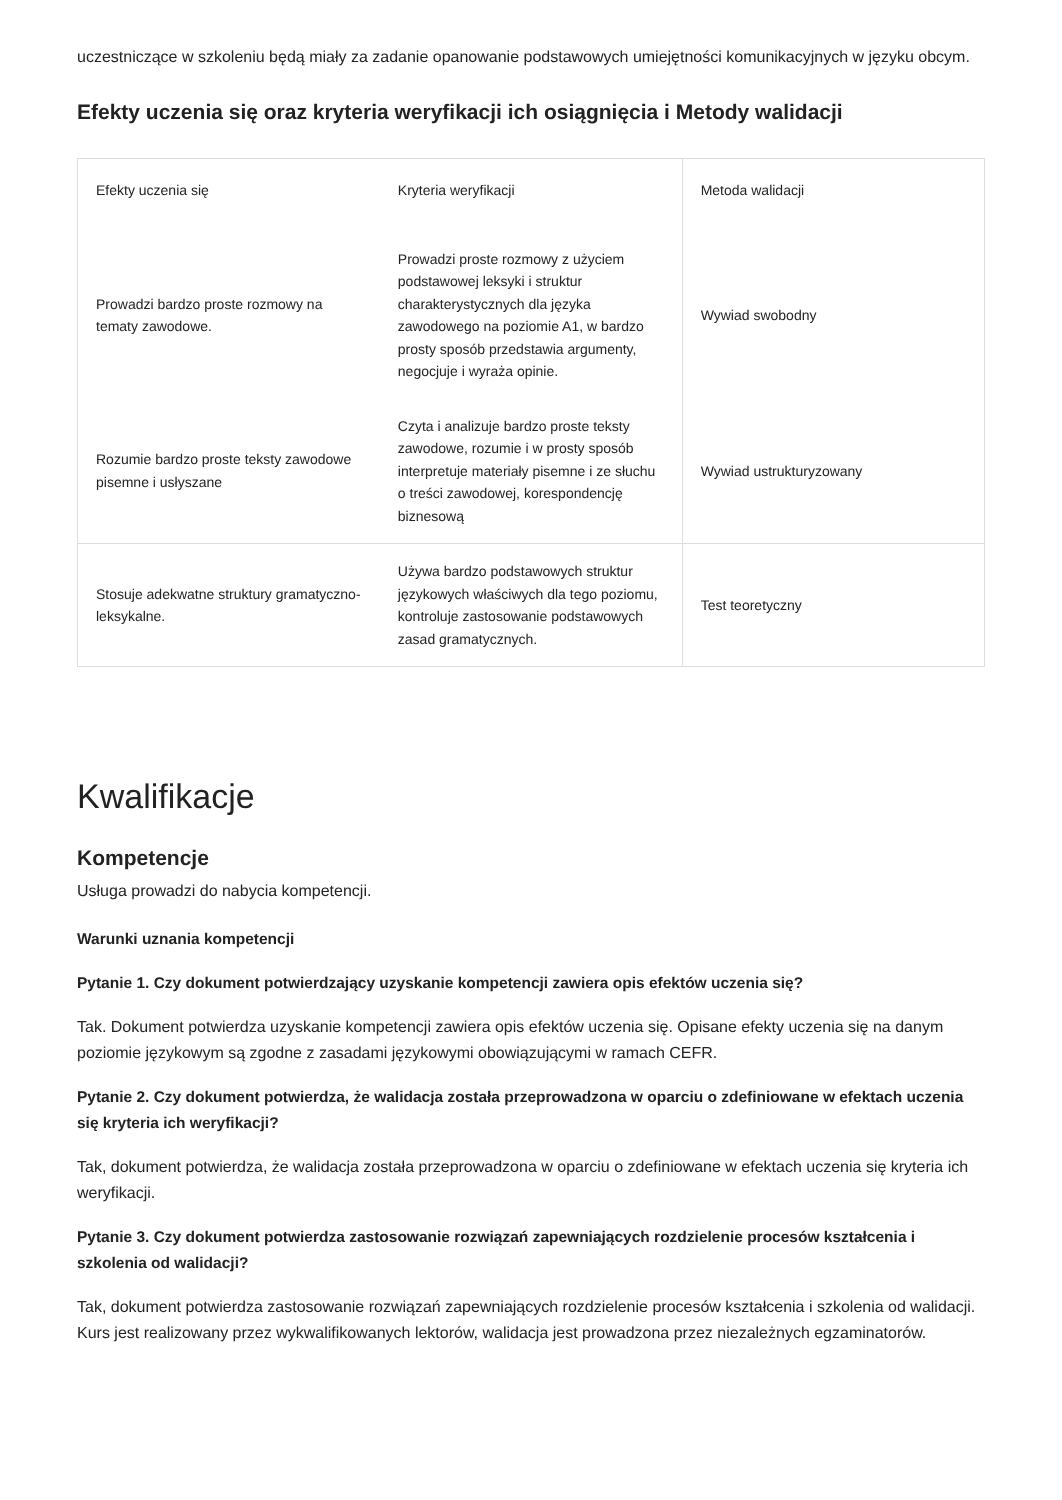uczestniczące w szkoleniu będą miały za zadanie opanowanie podstawowych umiejętności komunikacyjnych w języku obcym.
Efekty uczenia się oraz kryteria weryfikacji ich osiągnięcia i Metody walidacji
| Efekty uczenia się | Kryteria weryfikacji | Metoda walidacji |
| --- | --- | --- |
| Prowadzi bardzo proste rozmowy na tematy zawodowe. | Prowadzi proste rozmowy z użyciem podstawowej leksyki i struktur charakterystycznych dla języka zawodowego na poziomie A1, w bardzo prosty sposób przedstawia argumenty, negocjuje i wyraża opinie. | Wywiad swobodny |
| Rozumie bardzo proste teksty zawodowe pisemne i usłyszane | Czyta i analizuje bardzo proste teksty zawodowe, rozumie i w prosty sposób interpretuje materiały pisemne i ze słuchu o treści zawodowej, korespondencję biznesową | Wywiad ustrukturyzowany |
| Stosuje adekwatne struktury gramatyczno-leksykalne. | Używa bardzo podstawowych struktur językowych właściwych dla tego poziomu, kontroluje zastosowanie podstawowych zasad gramatycznych. | Test teoretyczny |
Kwalifikacje
Kompetencje
Usługa prowadzi do nabycia kompetencji.
Warunki uznania kompetencji
Pytanie 1. Czy dokument potwierdzający uzyskanie kompetencji zawiera opis efektów uczenia się?
Tak. Dokument potwierdza uzyskanie kompetencji zawiera opis efektów uczenia się. Opisane efekty uczenia się na danym poziomie językowym są zgodne z zasadami językowymi obowiązującymi w ramach CEFR.
Pytanie 2. Czy dokument potwierdza, że walidacja została przeprowadzona w oparciu o zdefiniowane w efektach uczenia się kryteria ich weryfikacji?
Tak, dokument potwierdza, że walidacja została przeprowadzona w oparciu o zdefiniowane w efektach uczenia się kryteria ich weryfikacji.
Pytanie 3. Czy dokument potwierdza zastosowanie rozwiązań zapewniających rozdzielenie procesów kształcenia i szkolenia od walidacji?
Tak, dokument potwierdza zastosowanie rozwiązań zapewniających rozdzielenie procesów kształcenia i szkolenia od walidacji. Kurs jest realizowany przez wykwalifikowanych lektorów, walidacja jest prowadzona przez niezależnych egzaminatorów.